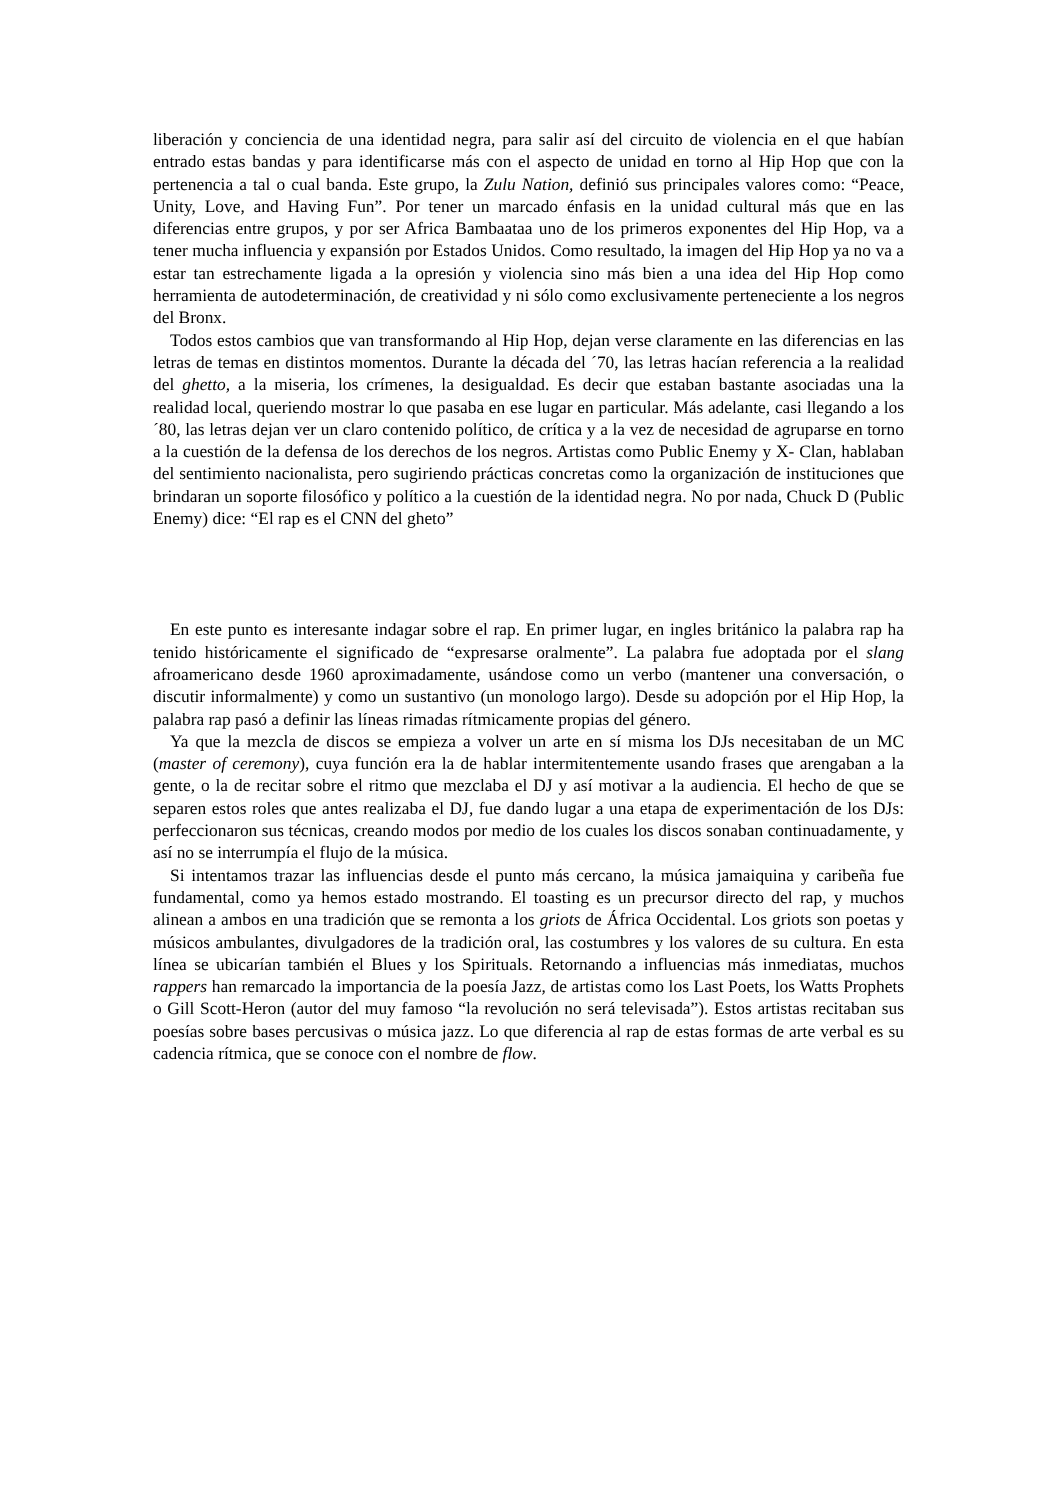liberación y conciencia de una identidad negra, para salir así del circuito de violencia en el que habían entrado estas bandas y para identificarse más con el aspecto de unidad en torno al Hip Hop que con la pertenencia a tal o cual banda. Este grupo, la Zulu Nation, definió sus principales valores como: “Peace, Unity, Love, and Having Fun”. Por tener un marcado énfasis en la unidad cultural más que en las diferencias entre grupos, y por ser Africa Bambaataa uno de los primeros exponentes del Hip Hop, va a tener mucha influencia y expansión por Estados Unidos. Como resultado, la imagen del Hip Hop ya no va a estar tan estrechamente ligada a la opresión y violencia sino más bien a una idea del Hip Hop como herramienta de autodeterminación, de creatividad y ni sólo como exclusivamente perteneciente a los negros del Bronx.
Todos estos cambios que van transformando al Hip Hop, dejan verse claramente en las diferencias en las letras de temas en distintos momentos. Durante la década del ´70, las letras hacían referencia a la realidad del ghetto, a la miseria, los crímenes, la desigualdad. Es decir que estaban bastante asociadas una la realidad local, queriendo mostrar lo que pasaba en ese lugar en particular. Más adelante, casi llegando a los ´80, las letras dejan ver un claro contenido político, de crítica y a la vez de necesidad de agruparse en torno a la cuestión de la defensa de los derechos de los negros. Artistas como Public Enemy y X- Clan, hablaban del sentimiento nacionalista, pero sugiriendo prácticas concretas como la organización de instituciones que brindaran un soporte filosófico y político a la cuestión de la identidad negra. No por nada, Chuck D (Public Enemy) dice: “El rap es el CNN del gheto”
En este punto es interesante indagar sobre el rap. En primer lugar, en ingles británico la palabra rap ha tenido históricamente el significado de “expresarse oralmente”. La palabra fue adoptada por el slang afroamericano desde 1960 aproximadamente, usándose como un verbo (mantener una conversación, o discutir informalmente) y como un sustantivo (un monologo largo). Desde su adopción por el Hip Hop, la palabra rap pasó a definir las líneas rimadas rítmicamente propias del género.
Ya que la mezcla de discos se empieza a volver un arte en sí misma los DJs necesitaban de un MC (master of ceremony), cuya función era la de hablar intermitentemente usando frases que arengaban a la gente, o la de recitar sobre el ritmo que mezclaba el DJ y así motivar a la audiencia. El hecho de que se separen estos roles que antes realizaba el DJ, fue dando lugar a una etapa de experimentación de los DJs: perfeccionaron sus técnicas, creando modos por medio de los cuales los discos sonaban continuadamente, y así no se interrumpía el flujo de la música.
Si intentamos trazar las influencias desde el punto más cercano, la música jamaiquina y caribeña fue fundamental, como ya hemos estado mostrando. El toasting es un precursor directo del rap, y muchos alinean a ambos en una tradición que se remonta a los griots de África Occidental. Los griots son poetas y músicos ambulantes, divulgadores de la tradición oral, las costumbres y los valores de su cultura. En esta línea se ubicarían también el Blues y los Spirituals. Retornando a influencias más inmediatas, muchos rappers han remarcado la importancia de la poesía Jazz, de artistas como los Last Poets, los Watts Prophets o Gill Scott-Heron (autor del muy famoso “la revolución no será televisada”). Estos artistas recitaban sus poesías sobre bases percusivas o música jazz. Lo que diferencia al rap de estas formas de arte verbal es su cadencia rítmica, que se conoce con el nombre de flow.